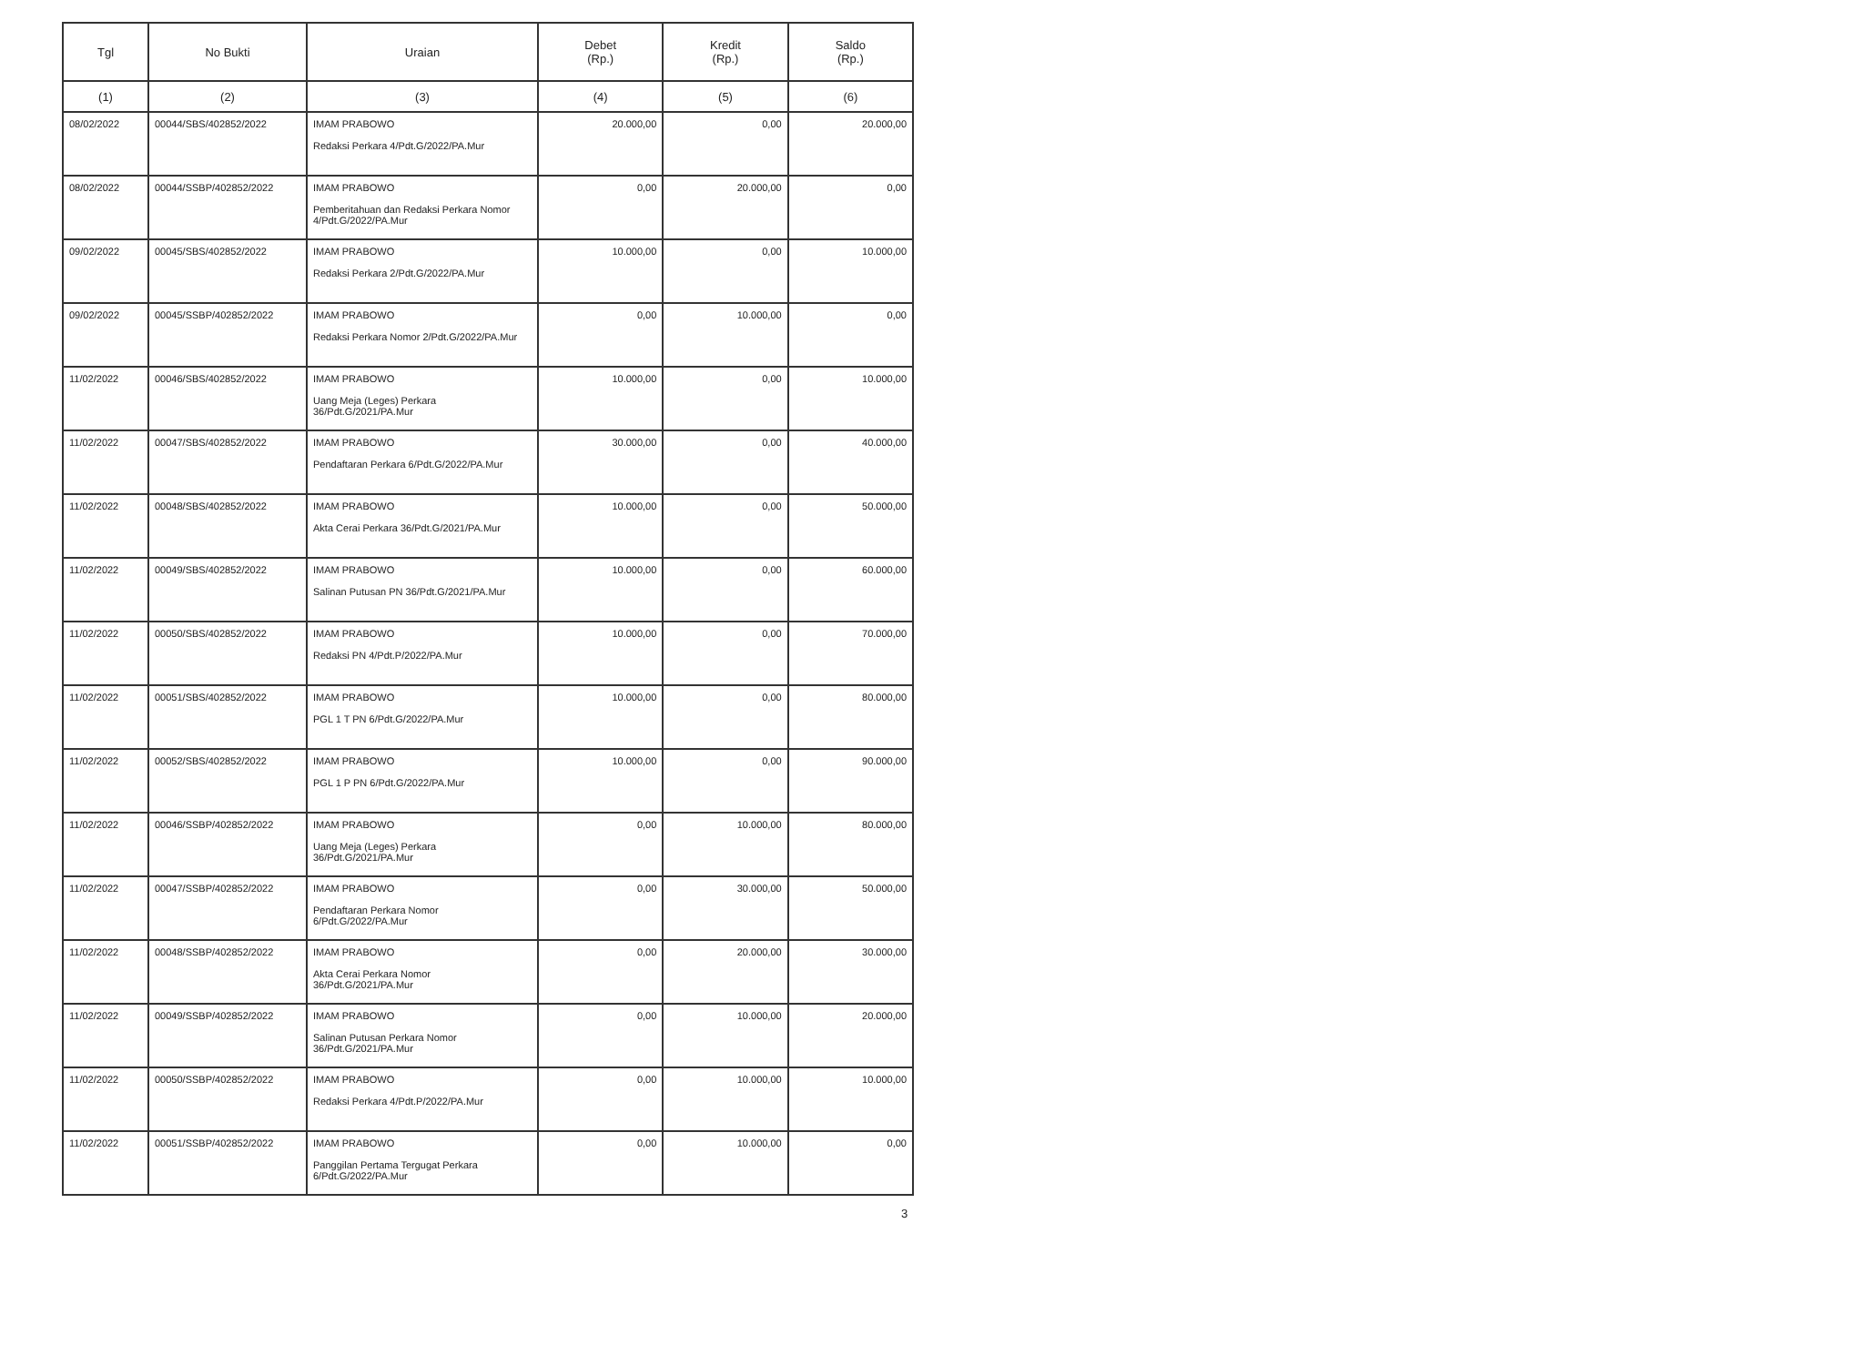| Tgl | No Bukti | Uraian | Debet (Rp.) | Kredit (Rp.) | Saldo (Rp.) |
| --- | --- | --- | --- | --- | --- |
| (1) | (2) | (3) | (4) | (5) | (6) |
| 08/02/2022 | 00044/SBS/402852/2022 | IMAM PRABOWO Redaksi Perkara 4/Pdt.G/2022/PA.Mur | 20.000,00 | 0,00 | 20.000,00 |
| 08/02/2022 | 00044/SSBP/402852/2022 | IMAM PRABOWO Pemberitahuan dan Redaksi Perkara Nomor 4/Pdt.G/2022/PA.Mur | 0,00 | 20.000,00 | 0,00 |
| 09/02/2022 | 00045/SBS/402852/2022 | IMAM PRABOWO Redaksi Perkara 2/Pdt.G/2022/PA.Mur | 10.000,00 | 0,00 | 10.000,00 |
| 09/02/2022 | 00045/SSBP/402852/2022 | IMAM PRABOWO Redaksi Perkara Nomor 2/Pdt.G/2022/PA.Mur | 0,00 | 10.000,00 | 0,00 |
| 11/02/2022 | 00046/SBS/402852/2022 | IMAM PRABOWO Uang Meja (Leges) Perkara 36/Pdt.G/2021/PA.Mur | 10.000,00 | 0,00 | 10.000,00 |
| 11/02/2022 | 00047/SBS/402852/2022 | IMAM PRABOWO Pendaftaran Perkara 6/Pdt.G/2022/PA.Mur | 30.000,00 | 0,00 | 40.000,00 |
| 11/02/2022 | 00048/SBS/402852/2022 | IMAM PRABOWO Akta Cerai Perkara 36/Pdt.G/2021/PA.Mur | 10.000,00 | 0,00 | 50.000,00 |
| 11/02/2022 | 00049/SBS/402852/2022 | IMAM PRABOWO Salinan Putusan PN 36/Pdt.G/2021/PA.Mur | 10.000,00 | 0,00 | 60.000,00 |
| 11/02/2022 | 00050/SBS/402852/2022 | IMAM PRABOWO Redaksi PN 4/Pdt.P/2022/PA.Mur | 10.000,00 | 0,00 | 70.000,00 |
| 11/02/2022 | 00051/SBS/402852/2022 | IMAM PRABOWO PGL 1 T PN 6/Pdt.G/2022/PA.Mur | 10.000,00 | 0,00 | 80.000,00 |
| 11/02/2022 | 00052/SBS/402852/2022 | IMAM PRABOWO PGL 1 P PN 6/Pdt.G/2022/PA.Mur | 10.000,00 | 0,00 | 90.000,00 |
| 11/02/2022 | 00046/SSBP/402852/2022 | IMAM PRABOWO Uang Meja (Leges) Perkara 36/Pdt.G/2021/PA.Mur | 0,00 | 10.000,00 | 80.000,00 |
| 11/02/2022 | 00047/SSBP/402852/2022 | IMAM PRABOWO Pendaftaran Perkara Nomor 6/Pdt.G/2022/PA.Mur | 0,00 | 30.000,00 | 50.000,00 |
| 11/02/2022 | 00048/SSBP/402852/2022 | IMAM PRABOWO Akta Cerai Perkara Nomor 36/Pdt.G/2021/PA.Mur | 0,00 | 20.000,00 | 30.000,00 |
| 11/02/2022 | 00049/SSBP/402852/2022 | IMAM PRABOWO Salinan Putusan Perkara Nomor 36/Pdt.G/2021/PA.Mur | 0,00 | 10.000,00 | 20.000,00 |
| 11/02/2022 | 00050/SSBP/402852/2022 | IMAM PRABOWO Redaksi Perkara 4/Pdt.P/2022/PA.Mur | 0,00 | 10.000,00 | 10.000,00 |
| 11/02/2022 | 00051/SSBP/402852/2022 | IMAM PRABOWO Panggilan Pertama Tergugat Perkara 6/Pdt.G/2022/PA.Mur | 0,00 | 10.000,00 | 0,00 |
3